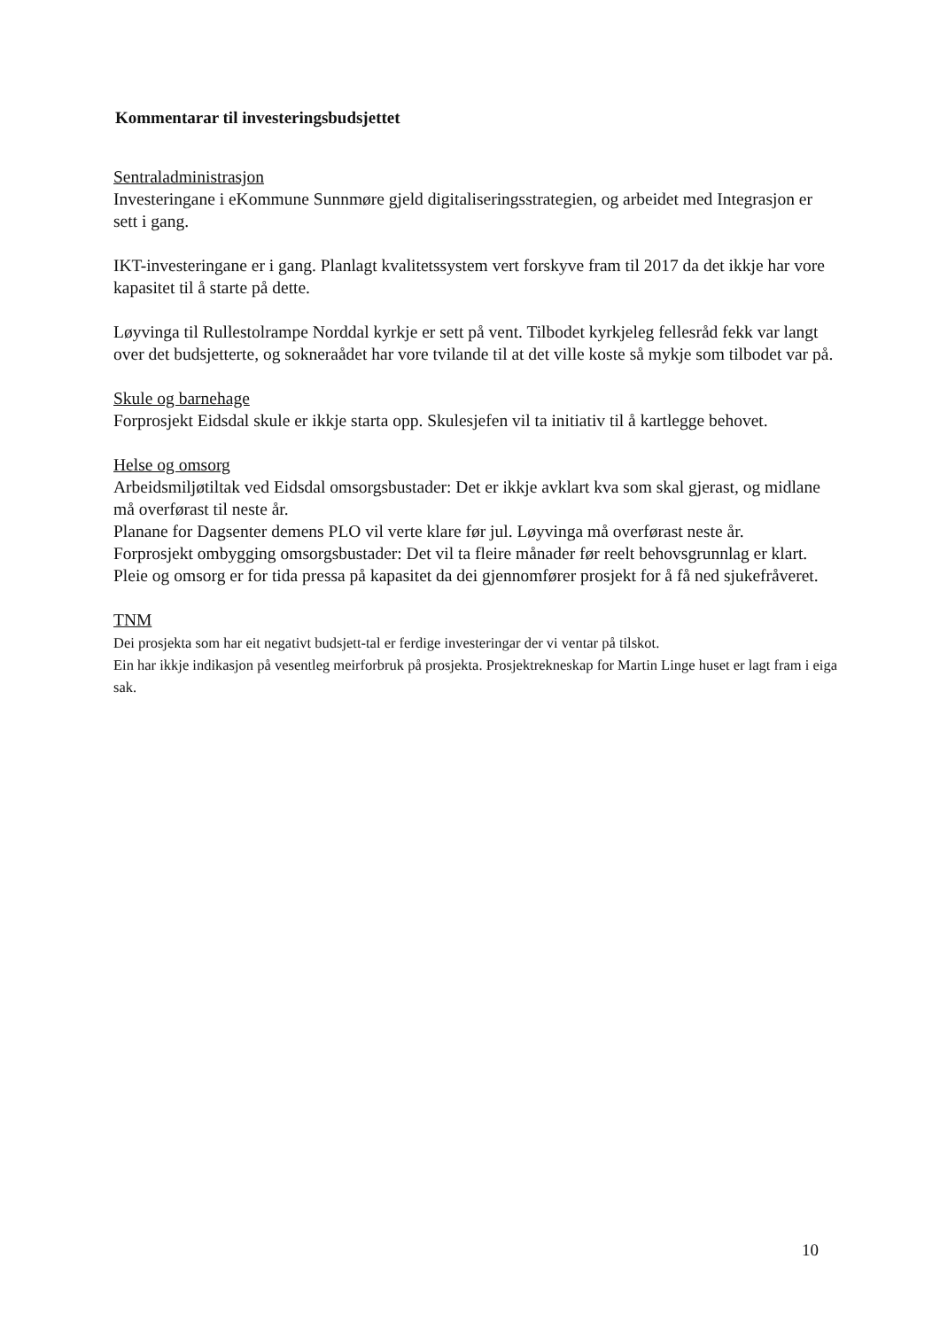Kommentarar til investeringsbudsjettet
Sentraladministrasjon
Investeringane i eKommune Sunnmøre gjeld digitaliseringsstrategien, og arbeidet med Integrasjon er sett i gang.
IKT-investeringane er i gang. Planlagt kvalitetssystem vert forskyve fram til 2017 da det ikkje har vore kapasitet til å starte på dette.
Løyvinga til Rullestolrampe Norddal kyrkje er sett på vent. Tilbodet kyrkjeleg fellesråd fekk var langt over det budsjetterte, og sokneraådet har vore tvilande til at det ville koste så mykje som tilbodet var på.
Skule og barnehage
Forprosjekt Eidsdal skule er ikkje starta opp. Skulesjefen vil ta initiativ til å kartlegge behovet.
Helse og omsorg
Arbeidsmiljøtiltak ved Eidsdal omsorgsbustader: Det er ikkje avklart kva som skal gjerast, og midlane må overførast til neste år.
Planane for Dagsenter demens PLO vil verte klare før jul. Løyvinga må overførast neste år.
Forprosjekt ombygging omsorgsbustader: Det vil ta fleire månader før reelt behovsgrunnlag er klart. Pleie og omsorg er for tida pressa på kapasitet da dei gjennomfører prosjekt for å få ned sjukefråveret.
TNM
Dei prosjekta som har eit negativt budsjett-tal er ferdige investeringar der vi ventar på tilskot.
Ein har ikkje indikasjon på vesentleg meirforbruk på prosjekta. Prosjektrekneskap for Martin Linge huset er lagt fram i eiga sak.
10